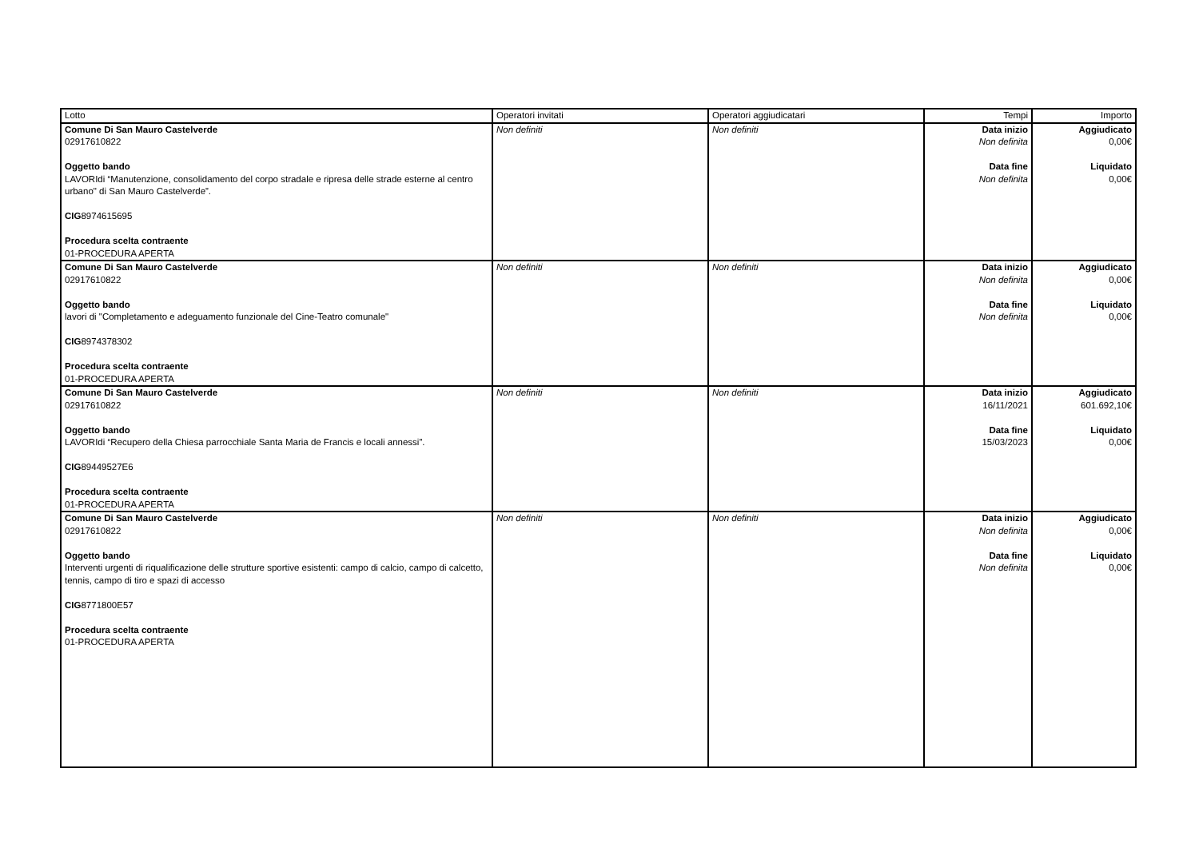| Lotto | Operatori invitati | Operatori aggiudicatari | Tempi | Importo |
| --- | --- | --- | --- | --- |
| Comune Di San Mauro Castelverde 02917610822 Oggetto bando LAVORIdi “Manutenzione, consolidamento del corpo stradale e ripresa delle strade esterne al centro urbano" di San Mauro Castelverde”. CIG 8974615695 Procedura scelta contraente 01-PROCEDURA APERTA | Non definiti | Non definiti | Data inizio Non definita Data fine Non definita | Aggiudicato 0,00€ Liquidato 0,00€ |
| Comune Di San Mauro Castelverde 02917610822 Oggetto bando lavori di "Completamento e adeguamento funzionale del Cine-Teatro comunale" CIG 8974378302 Procedura scelta contraente 01-PROCEDURA APERTA | Non definiti | Non definiti | Data inizio Non definita Data fine Non definita | Aggiudicato 0,00€ Liquidato 0,00€ |
| Comune Di San Mauro Castelverde 02917610822 Oggetto bando LAVORIdi “Recupero della Chiesa parrocchiale Santa Maria de Francis e locali annessi”. CIG 89449527E6 Procedura scelta contraente 01-PROCEDURA APERTA | Non definiti | Non definiti | Data inizio 16/11/2021 Data fine 15/03/2023 | Aggiudicato 601.692,10€ Liquidato 0,00€ |
| Comune Di San Mauro Castelverde 02917610822 Oggetto bando Interventi urgenti di riqualificazione delle strutture sportive esistenti: campo di calcio, campo di calcetto, tennis, campo di tiro e spazi di accesso CIG 8771800E57 Procedura scelta contraente 01-PROCEDURA APERTA | Non definiti | Non definiti | Data inizio Non definita Data fine Non definita | Aggiudicato 0,00€ Liquidato 0,00€ |